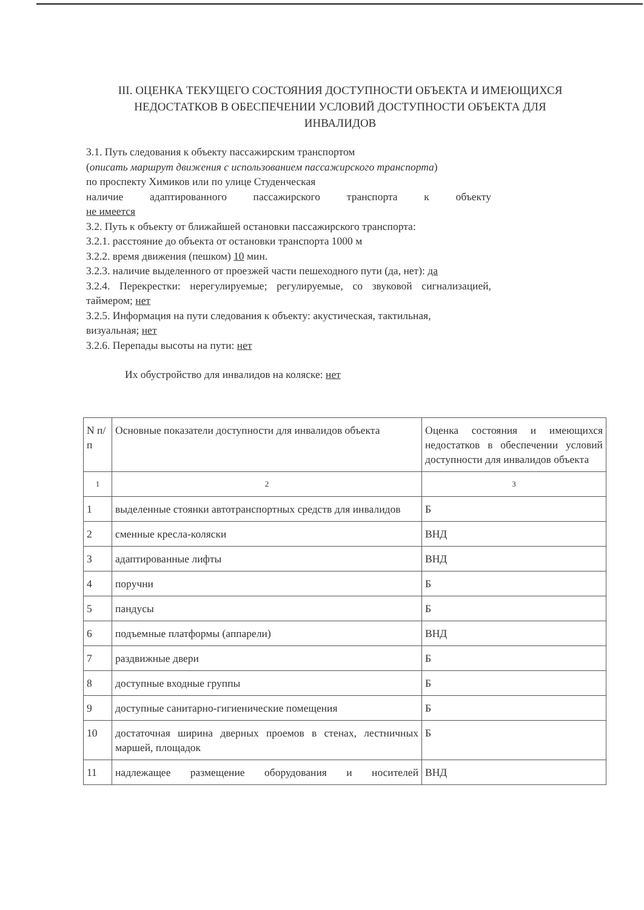III. ОЦЕНКА ТЕКУЩЕГО СОСТОЯНИЯ ДОСТУПНОСТИ ОБЪЕКТА И ИМЕЮЩИХСЯ НЕДОСТАТКОВ В ОБЕСПЕЧЕНИИ УСЛОВИЙ ДОСТУПНОСТИ ОБЪЕКТА ДЛЯ ИНВАЛИДОВ
3.1. Путь следования к объекту пассажирским транспортом
(описать маршрут движения с использованием пассажирского транспорта)
по проспекту Химиков или по улице Студенческая
наличие адаптированного пассажирского транспорта к объекту
не имеется
3.2. Путь к объекту от ближайшей остановки пассажирского транспорта:
3.2.1. расстояние до объекта от остановки транспорта 1000 м
3.2.2. время движения (пешком) 10 мин.
3.2.3. наличие выделенного от проезжей части пешеходного пути (да, нет): да
3.2.4. Перекрестки: нерегулируемые; регулируемые, со звуковой сигнализацией, таймером; нет
3.2.5. Информация на пути следования к объекту: акустическая, тактильная,
визуальная; нет
3.2.6. Перепады высоты на пути: нет
Их обустройство для инвалидов на коляске: нет
| N п/п | Основные показатели доступности для инвалидов объекта | Оценка состояния и имеющихся недостатков в обеспечении условий доступности для инвалидов объекта |
| 1 | 2 | 3 |
| 1 | выделенные стоянки автотранспортных средств для инвалидов | Б |
| 2 | сменные кресла-коляски | ВНД |
| 3 | адаптированные лифты | ВНД |
| 4 | поручни | Б |
| 5 | пандусы | Б |
| 6 | подъемные платформы (аппарели) | ВНД |
| 7 | раздвижные двери | Б |
| 8 | доступные входные группы | Б |
| 9 | доступные санитарно-гигиенические помещения | Б |
| 10 | достаточная ширина дверных проемов в стенах, лестничных маршей, площадок | Б |
| 11 | надлежащее размещение оборудования и носителей | ВНД |